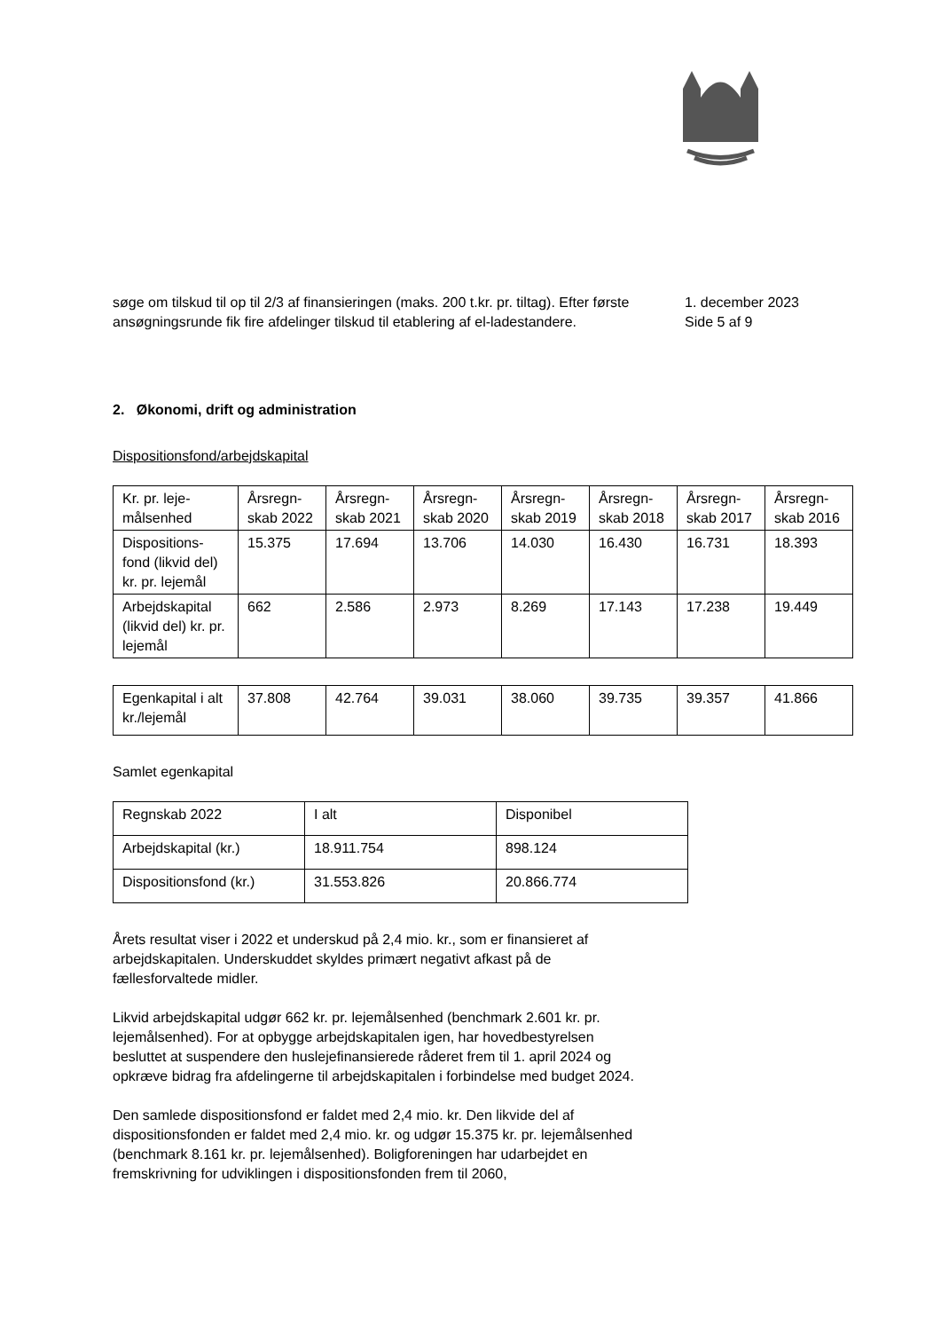søge om tilskud til op til 2/3 af finansieringen (maks. 200 t.kr. pr. tiltag). Efter første ansøgningsrunde fik fire afdelinger tilskud til etablering af el-ladestandere.
1. december 2023
Side 5 af 9
2. Økonomi, drift og administration
Dispositionsfond/arbejdskapital
| Kr. pr. leje-målsenhed | Årsregn-skab 2022 | Årsregn-skab 2021 | Årsregn-skab 2020 | Årsregn-skab 2019 | Årsregn-skab 2018 | Årsregn-skab 2017 | Årsregn-skab 2016 |
| Dispositions-fond (likvid del) kr. pr. lejemål | 15.375 | 17.694 | 13.706 | 14.030 | 16.430 | 16.731 | 18.393 |
| Arbejdskapital (likvid del) kr. pr. lejemål | 662 | 2.586 | 2.973 | 8.269 | 17.143 | 17.238 | 19.449 |
| Egenkapital i alt kr./lejemål | 37.808 | 42.764 | 39.031 | 38.060 | 39.735 | 39.357 | 41.866 |
Samlet egenkapital
| Regnskab 2022 | I alt | Disponibel |
| Arbejdskapital (kr.) | 18.911.754 | 898.124 |
| Dispositionsfond (kr.) | 31.553.826 | 20.866.774 |
Årets resultat viser i 2022 et underskud på 2,4 mio. kr., som er finansieret af arbejdskapitalen. Underskuddet skyldes primært negativt afkast på de fællesforvaltede midler.
Likvid arbejdskapital udgør 662 kr. pr. lejemålsenhed (benchmark 2.601 kr. pr. lejemålsenhed). For at opbygge arbejdskapitalen igen, har hovedbestyrelsen besluttet at suspendere den huslejefinansierede råderet frem til 1. april 2024 og opkræve bidrag fra afdelingerne til arbejdskapitalen i forbindelse med budget 2024.
Den samlede dispositionsfond er faldet med 2,4 mio. kr. Den likvide del af dispositionsfonden er faldet med 2,4 mio. kr. og udgør 15.375 kr. pr. lejemålsenhed (benchmark 8.161 kr. pr. lejemålsenhed). Boligforeningen har udarbejdet en fremskrivning for udviklingen i dispositionsfonden frem til 2060,